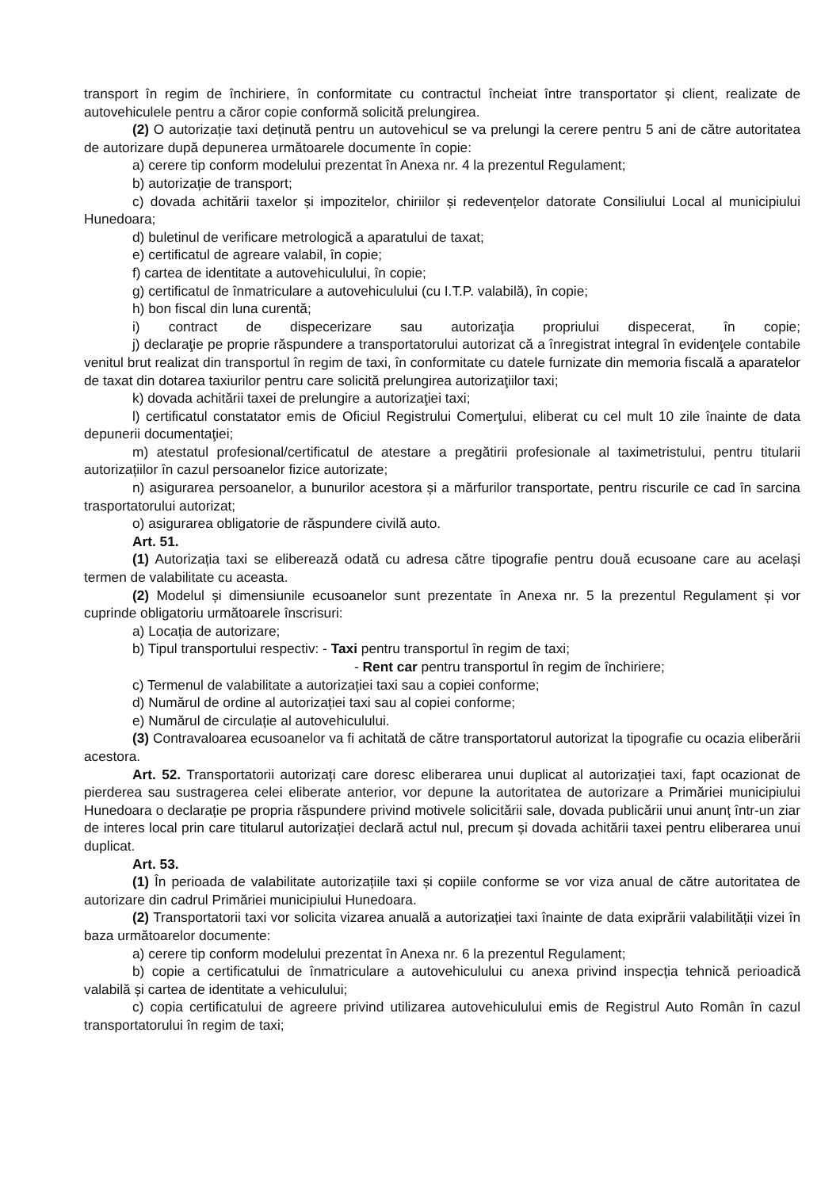transport în regim de închiriere, în conformitate cu contractul încheiat între transportator și client, realizate de autovehiculele pentru a căror copie conformă solicită prelungirea.
(2) O autorizație taxi deținută pentru un autovehicul se va prelungi la cerere pentru 5 ani de către autoritatea de autorizare după depunerea următoarele documente în copie:
a) cerere tip conform modelului prezentat în Anexa nr. 4 la prezentul Regulament;
b) autorizație de transport;
c) dovada achitării taxelor și impozitelor, chiriilor și redevențelor datorate Consiliului Local al municipiului Hunedoara;
d) buletinul de verificare metrologică a aparatului de taxat;
e) certificatul de agreare valabil, în copie;
f) cartea de identitate a autovehiculului, în copie;
g) certificatul de înmatriculare a autovehiculului (cu I.T.P. valabilă), în copie;
h) bon fiscal din luna curentă;
i) contract de dispecerizare sau autorizaţia propriului dispecerat, în copie;
j) declaraţie pe proprie răspundere a transportatorului autorizat că a înregistrat integral în evidenţele contabile venitul brut realizat din transportul în regim de taxi, în conformitate cu datele furnizate din memoria fiscală a aparatelor de taxat din dotarea taxiurilor pentru care solicită prelungirea autorizaţiilor taxi;
k) dovada achitării taxei de prelungire a autorizaţiei taxi;
l) certificatul constatator emis de Oficiul Registrului Comerţului, eliberat cu cel mult 10 zile înainte de data depunerii documentaţiei;
m) atestatul profesional/certificatul de atestare a pregătirii profesionale al taximetristului, pentru titularii autorizațiilor în cazul persoanelor fizice autorizate;
n) asigurarea persoanelor, a bunurilor acestora și a mărfurilor transportate, pentru riscurile ce cad în sarcina trasportatorului autorizat;
o) asigurarea obligatorie de răspundere civilă auto.
Art. 51.
(1) Autorizația taxi se eliberează odată cu adresa către tipografie pentru două ecusoane care au același termen de valabilitate cu aceasta.
(2) Modelul și dimensiunile ecusoanelor sunt prezentate în Anexa nr. 5 la prezentul Regulament și vor cuprinde obligatoriu următoarele înscrisuri:
a) Locația de autorizare;
b) Tipul transportului respectiv: - Taxi pentru transportul în regim de taxi;
- Rent car pentru transportul în regim de închiriere;
c) Termenul de valabilitate a autorizației taxi sau a copiei conforme;
d) Numărul de ordine al autorizației taxi sau al copiei conforme;
e) Numărul de circulație al autovehiculului.
(3) Contravaloarea ecusoanelor va fi achitată de către transportatorul autorizat la tipografie cu ocazia eliberării acestora.
Art. 52. Transportatorii autorizați care doresc eliberarea unui duplicat al autorizației taxi, fapt ocazionat de pierderea sau sustragerea celei eliberate anterior, vor depune la autoritatea de autorizare a Primăriei municipiului Hunedoara o declarație pe propria răspundere privind motivele solicitării sale, dovada publicării unui anunț într-un ziar de interes local prin care titularul autorizației declară actul nul, precum și dovada achitării taxei pentru eliberarea unui duplicat.
Art. 53.
(1) În perioada de valabilitate autorizațiile taxi și copiile conforme se vor viza anual de către autoritatea de autorizare din cadrul Primăriei municipiului Hunedoara.
(2) Transportatorii taxi vor solicita vizarea anuală a autorizației taxi înainte de data exiprării valabilității vizei în baza următoarelor documente:
a) cerere tip conform modelului prezentat în Anexa nr. 6 la prezentul Regulament;
b) copie a certificatului de înmatriculare a autovehiculului cu anexa privind inspecția tehnică perioadică valabilă și cartea de identitate a vehiculului;
c) copia certificatului de agreere privind utilizarea autovehiculului emis de Registrul Auto Român în cazul transportatorului în regim de taxi;